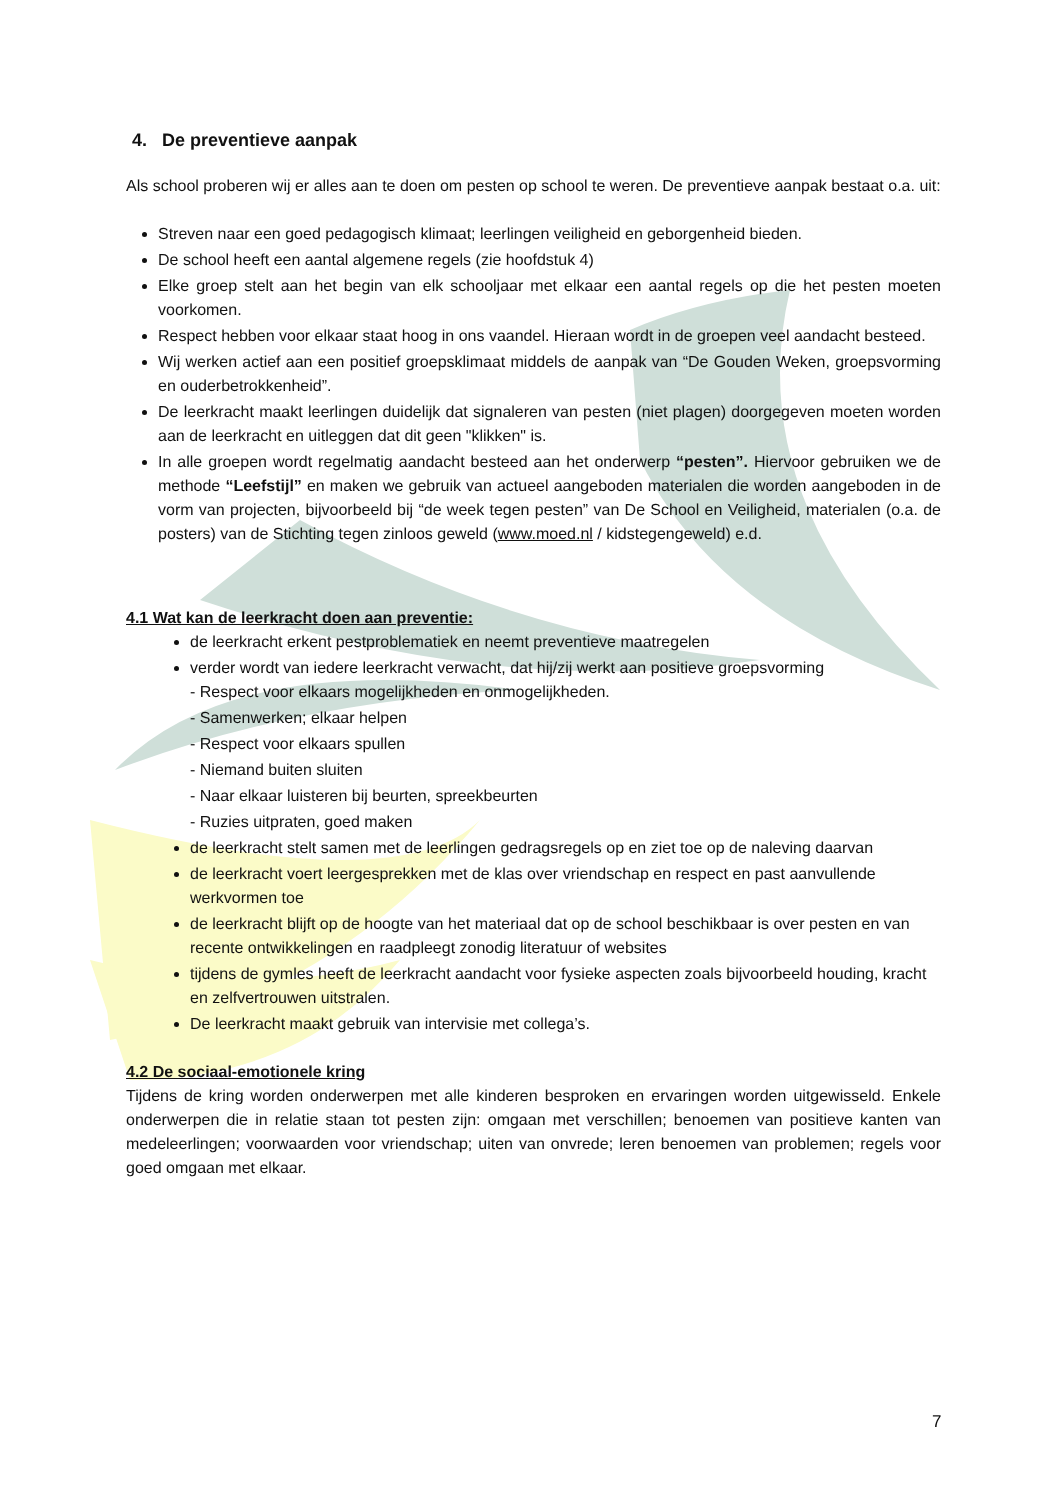4. De preventieve aanpak
Als school proberen wij er alles aan te doen om pesten op school te weren. De preventieve aanpak bestaat o.a. uit:
Streven naar een goed pedagogisch klimaat; leerlingen veiligheid en geborgenheid bieden.
De school heeft een aantal algemene regels (zie hoofdstuk 4)
Elke groep stelt aan het begin van elk schooljaar met elkaar een aantal regels op die het pesten moeten voorkomen.
Respect hebben voor elkaar staat hoog in ons vaandel. Hieraan wordt in de groepen veel aandacht besteed.
Wij werken actief aan een positief groepsklimaat middels de aanpak van “De Gouden Weken, groepsvorming en ouderbetrokkenheid”.
De leerkracht maakt leerlingen duidelijk dat signaleren van pesten (niet plagen) doorgegeven moeten worden aan de leerkracht en uitleggen dat dit geen "klikken" is.
In alle groepen wordt regelmatig aandacht besteed aan het onderwerp “pesten”. Hiervoor gebruiken we de methode “Leefstijl” en maken we gebruik van actueel aangeboden materialen die worden aangeboden in de vorm van projecten, bijvoorbeeld bij “de week tegen pesten” van De School en Veiligheid, materialen (o.a. de posters) van de Stichting tegen zinloos geweld (www.moed.nl / kidstegengeweld) e.d.
4.1 Wat kan de leerkracht doen aan preventie:
de leerkracht erkent pestproblematiek en neemt preventieve maatregelen
verder wordt van iedere leerkracht verwacht, dat hij/zij werkt aan positieve groepsvorming
- Respect voor elkaars mogelijkheden en onmogelijkheden.
- Samenwerken; elkaar helpen
- Respect voor elkaars spullen
- Niemand buiten sluiten
- Naar elkaar luisteren bij beurten, spreekbeurten
- Ruzies uitpraten, goed maken
de leerkracht stelt samen met de leerlingen gedragsregels op en ziet toe op de naleving daarvan
de leerkracht voert leergesprekken met de klas over vriendschap en respect en past aanvullende werkvormen toe
de leerkracht blijft op de hoogte van het materiaal dat op de school beschikbaar is over pesten en van recente ontwikkelingen en raadpleegt zonodig literatuur of websites
tijdens de gymles heeft de leerkracht aandacht voor fysieke aspecten zoals bijvoorbeeld houding, kracht en zelfvertrouwen uitstralen.
De leerkracht maakt gebruik van intervisie met collega’s.
4.2 De sociaal-emotionele kring
Tijdens de kring worden onderwerpen met alle kinderen besproken en ervaringen worden uitgewisseld. Enkele onderwerpen die in relatie staan tot pesten zijn: omgaan met verschillen; benoemen van positieve kanten van medeleerlingen; voorwaarden voor vriendschap; uiten van onvrede; leren benoemen van problemen; regels voor goed omgaan met elkaar.
7